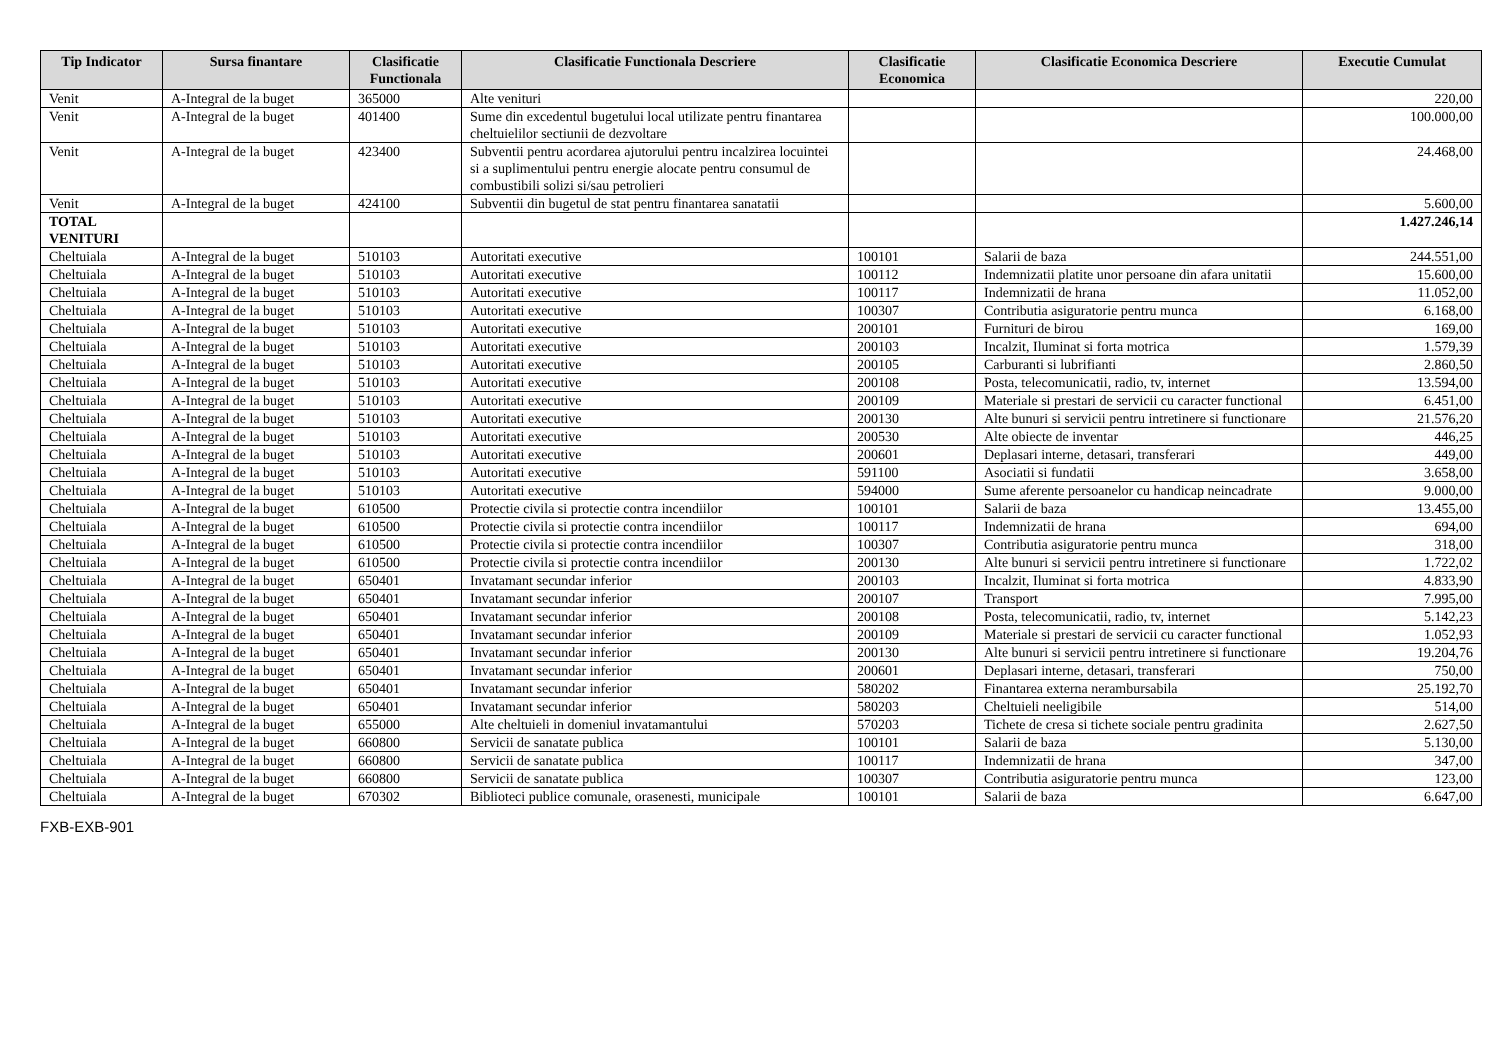| Tip Indicator | Sursa finantare | Clasificatie Functionala | Clasificatie Functionala Descriere | Clasificatie Economica | Clasificatie Economica Descriere | Executie Cumulat |
| --- | --- | --- | --- | --- | --- | --- |
| Venit | A-Integral de la buget | 365000 | Alte venituri | | | 220,00 |
| Venit | A-Integral de la buget | 401400 | Sume din excedentul bugetului local utilizate pentru finantarea cheltuielilor sectiunii de dezvoltare | | | 100.000,00 |
| Venit | A-Integral de la buget | 423400 | Subventii pentru acordarea ajutorului pentru incalzirea locuintei si a suplimentului pentru energie alocate pentru consumul de combustibili solizi si/sau petrolieri | | | 24.468,00 |
| Venit | A-Integral de la buget | 424100 | Subventii din bugetul de stat pentru finantarea sanatatii | | | 5.600,00 |
| TOTAL VENITURI | | | | | | 1.427.246,14 |
| Cheltuiala | A-Integral de la buget | 510103 | Autoritati executive | 100101 | Salarii de baza | 244.551,00 |
| Cheltuiala | A-Integral de la buget | 510103 | Autoritati executive | 100112 | Indemnizatii platite unor persoane din afara unitatii | 15.600,00 |
| Cheltuiala | A-Integral de la buget | 510103 | Autoritati executive | 100117 | Indemnizatii de hrana | 11.052,00 |
| Cheltuiala | A-Integral de la buget | 510103 | Autoritati executive | 100307 | Contributia asiguratorie pentru munca | 6.168,00 |
| Cheltuiala | A-Integral de la buget | 510103 | Autoritati executive | 200101 | Furnituri de birou | 169,00 |
| Cheltuiala | A-Integral de la buget | 510103 | Autoritati executive | 200103 | Incalzit, Iluminat si forta motrica | 1.579,39 |
| Cheltuiala | A-Integral de la buget | 510103 | Autoritati executive | 200105 | Carburanti si lubrifianti | 2.860,50 |
| Cheltuiala | A-Integral de la buget | 510103 | Autoritati executive | 200108 | Posta, telecomunicatii, radio, tv, internet | 13.594,00 |
| Cheltuiala | A-Integral de la buget | 510103 | Autoritati executive | 200109 | Materiale si prestari de servicii cu caracter functional | 6.451,00 |
| Cheltuiala | A-Integral de la buget | 510103 | Autoritati executive | 200130 | Alte bunuri si servicii pentru intretinere si functionare | 21.576,20 |
| Cheltuiala | A-Integral de la buget | 510103 | Autoritati executive | 200530 | Alte obiecte de inventar | 446,25 |
| Cheltuiala | A-Integral de la buget | 510103 | Autoritati executive | 200601 | Deplasari interne, detasari, transferari | 449,00 |
| Cheltuiala | A-Integral de la buget | 510103 | Autoritati executive | 591100 | Asociatii si fundatii | 3.658,00 |
| Cheltuiala | A-Integral de la buget | 510103 | Autoritati executive | 594000 | Sume aferente persoanelor cu handicap neincadrate | 9.000,00 |
| Cheltuiala | A-Integral de la buget | 610500 | Protectie civila si protectie contra incendiilor | 100101 | Salarii de baza | 13.455,00 |
| Cheltuiala | A-Integral de la buget | 610500 | Protectie civila si protectie contra incendiilor | 100117 | Indemnizatii de hrana | 694,00 |
| Cheltuiala | A-Integral de la buget | 610500 | Protectie civila si protectie contra incendiilor | 100307 | Contributia asiguratorie pentru munca | 318,00 |
| Cheltuiala | A-Integral de la buget | 610500 | Protectie civila si protectie contra incendiilor | 200130 | Alte bunuri si servicii pentru intretinere si functionare | 1.722,02 |
| Cheltuiala | A-Integral de la buget | 650401 | Invatamant secundar inferior | 200103 | Incalzit, Iluminat si forta motrica | 4.833,90 |
| Cheltuiala | A-Integral de la buget | 650401 | Invatamant secundar inferior | 200107 | Transport | 7.995,00 |
| Cheltuiala | A-Integral de la buget | 650401 | Invatamant secundar inferior | 200108 | Posta, telecomunicatii, radio, tv, internet | 5.142,23 |
| Cheltuiala | A-Integral de la buget | 650401 | Invatamant secundar inferior | 200109 | Materiale si prestari de servicii cu caracter functional | 1.052,93 |
| Cheltuiala | A-Integral de la buget | 650401 | Invatamant secundar inferior | 200130 | Alte bunuri si servicii pentru intretinere si functionare | 19.204,76 |
| Cheltuiala | A-Integral de la buget | 650401 | Invatamant secundar inferior | 200601 | Deplasari interne, detasari, transferari | 750,00 |
| Cheltuiala | A-Integral de la buget | 650401 | Invatamant secundar inferior | 580202 | Finantarea externa nerambursabila | 25.192,70 |
| Cheltuiala | A-Integral de la buget | 650401 | Invatamant secundar inferior | 580203 | Cheltuieli neeligibile | 514,00 |
| Cheltuiala | A-Integral de la buget | 655000 | Alte cheltuieli in domeniul invatamantului | 570203 | Tichete de cresa si tichete sociale pentru gradinita | 2.627,50 |
| Cheltuiala | A-Integral de la buget | 660800 | Servicii de sanatate publica | 100101 | Salarii de baza | 5.130,00 |
| Cheltuiala | A-Integral de la buget | 660800 | Servicii de sanatate publica | 100117 | Indemnizatii de hrana | 347,00 |
| Cheltuiala | A-Integral de la buget | 660800 | Servicii de sanatate publica | 100307 | Contributia asiguratorie pentru munca | 123,00 |
| Cheltuiala | A-Integral de la buget | 670302 | Biblioteci publice comunale, orasenesti, municipale | 100101 | Salarii de baza | 6.647,00 |
FXB-EXB-901